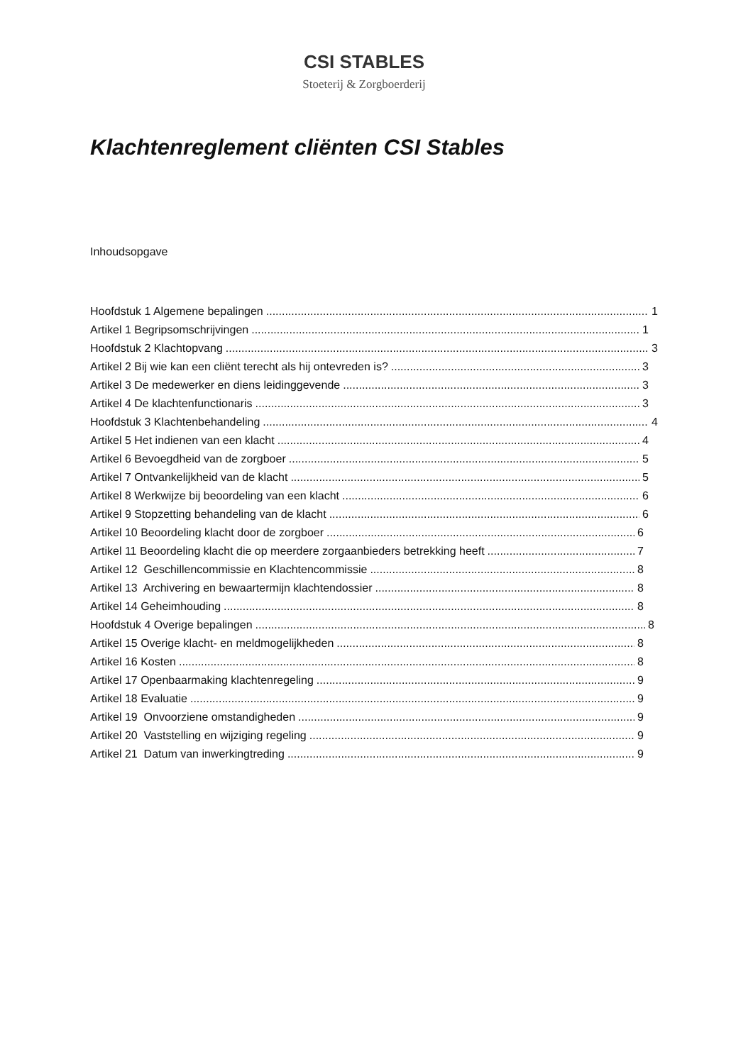CSI STABLES
Stoeterij & Zorgboerderij
Klachtenreglement cliënten CSI Stables
Inhoudsopgave
Hoofdstuk 1 Algemene bepalingen 1
Artikel 1 Begripsomschrijvingen 1
Hoofdstuk 2 Klachtopvang 3
Artikel 2 Bij wie kan een cliënt terecht als hij ontevreden is? 3
Artikel 3 De medewerker en diens leidinggevende 3
Artikel 4 De klachtenfunctionaris 3
Hoofdstuk 3 Klachtenbehandeling 4
Artikel 5 Het indienen van een klacht 4
Artikel 6 Bevoegdheid van de zorgboer 5
Artikel 7 Ontvankelijkheid van de klacht 5
Artikel 8 Werkwijze bij beoordeling van een klacht 6
Artikel 9 Stopzetting behandeling van de klacht 6
Artikel 10 Beoordeling klacht door de zorgboer 6
Artikel 11 Beoordeling klacht die op meerdere zorgaanbieders betrekking heeft 7
Artikel 12 Geschillencommissie en Klachtencommissie 8
Artikel 13 Archivering en bewaartermijn klachtendossier 8
Artikel 14 Geheimhouding 8
Hoofdstuk 4 Overige bepalingen 8
Artikel 15 Overige klacht- en meldmogelijkheden 8
Artikel 16 Kosten 8
Artikel 17 Openbaarmaking klachtenregeling 9
Artikel 18 Evaluatie 9
Artikel 19 Onvoorziene omstandigheden 9
Artikel 20 Vaststelling en wijziging regeling 9
Artikel 21 Datum van inwerkingtreding 9